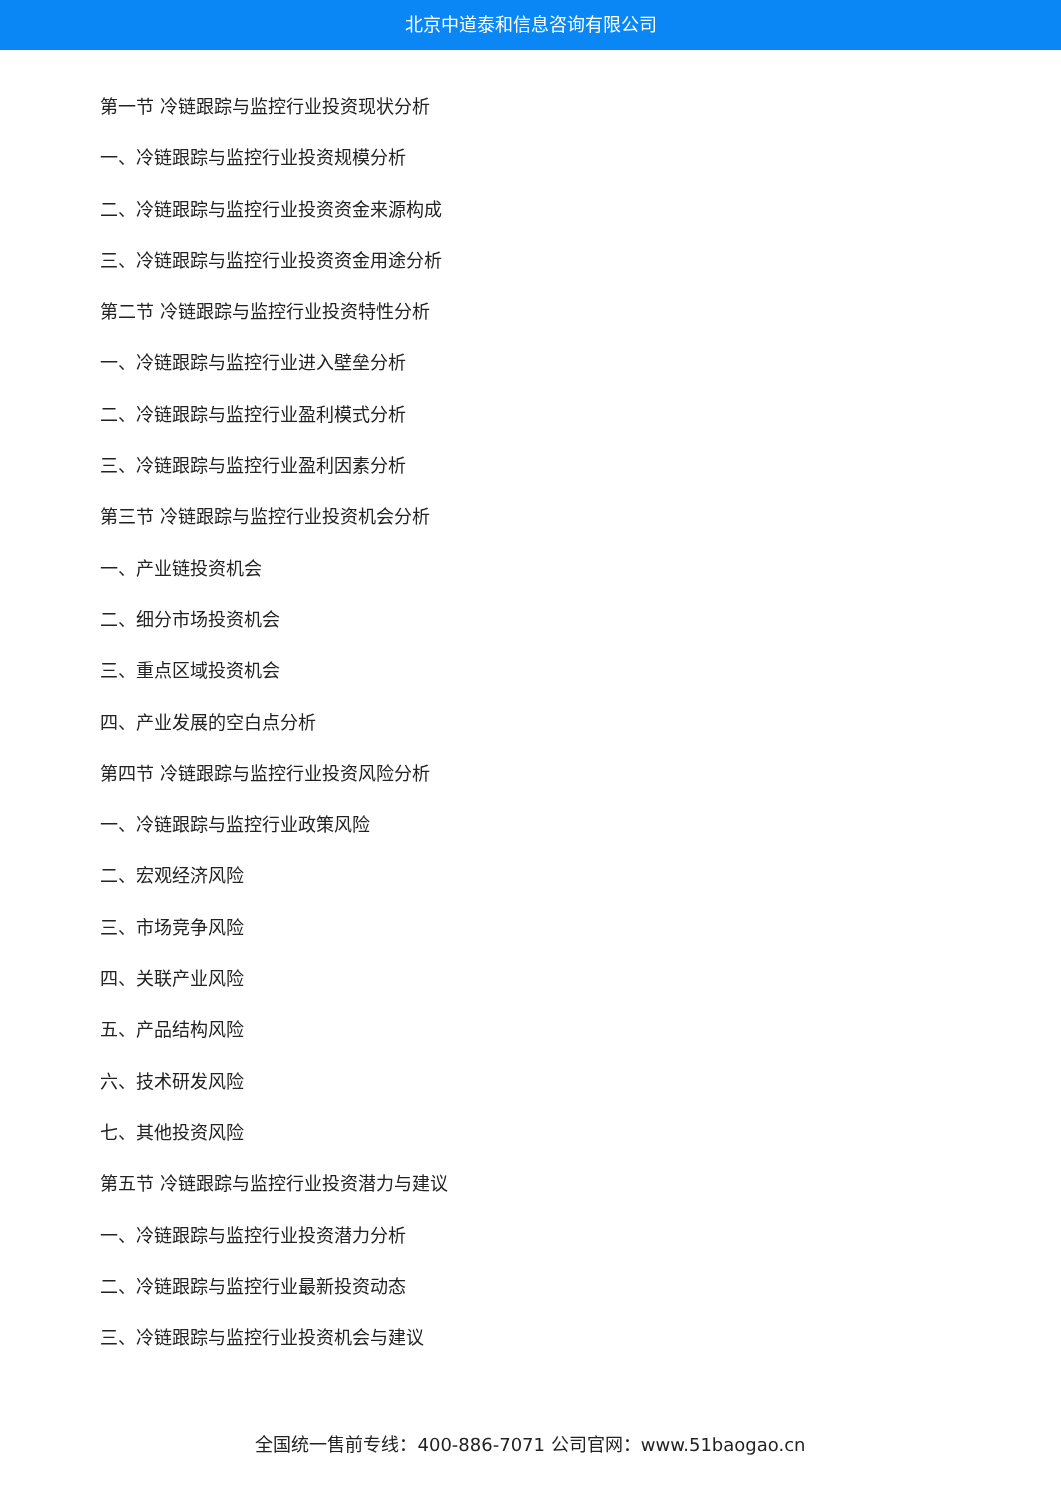北京中道泰和信息咨询有限公司
第一节 冷链跟踪与监控行业投资现状分析
一、冷链跟踪与监控行业投资规模分析
二、冷链跟踪与监控行业投资资金来源构成
三、冷链跟踪与监控行业投资资金用途分析
第二节 冷链跟踪与监控行业投资特性分析
一、冷链跟踪与监控行业进入壁垒分析
二、冷链跟踪与监控行业盈利模式分析
三、冷链跟踪与监控行业盈利因素分析
第三节 冷链跟踪与监控行业投资机会分析
一、产业链投资机会
二、细分市场投资机会
三、重点区域投资机会
四、产业发展的空白点分析
第四节 冷链跟踪与监控行业投资风险分析
一、冷链跟踪与监控行业政策风险
二、宏观经济风险
三、市场竞争风险
四、关联产业风险
五、产品结构风险
六、技术研发风险
七、其他投资风险
第五节 冷链跟踪与监控行业投资潜力与建议
一、冷链跟踪与监控行业投资潜力分析
二、冷链跟踪与监控行业最新投资动态
三、冷链跟踪与监控行业投资机会与建议
全国统一售前专线：400-886-7071 公司官网：www.51baogao.cn